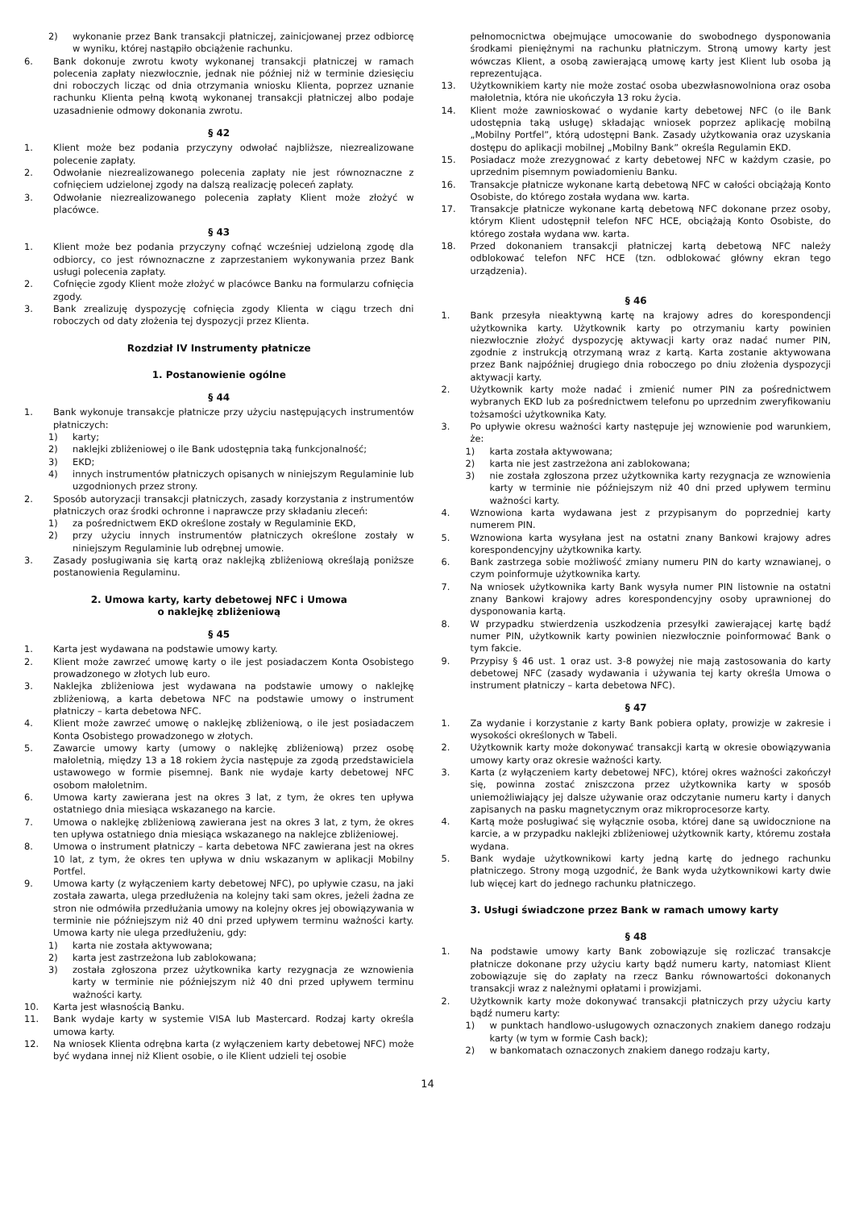2) wykonanie przez Bank transakcji płatniczej, zainicjowanej przez odbiorcę w wyniku, której nastąpiło obciążenie rachunku.
6. Bank dokonuje zwrotu kwoty wykonanej transakcji płatniczej w ramach polecenia zapłaty niezwłocznie, jednak nie później niż w terminie dziesięciu dni roboczych licząc od dnia otrzymania wniosku Klienta, poprzez uznanie rachunku Klienta pełną kwotą wykonanej transakcji płatniczej albo podaje uzasadnienie odmowy dokonania zwrotu.
§ 42
1. Klient może bez podania przyczyny odwołać najbliższe, niezrealizowane polecenie zapłaty.
2. Odwołanie niezrealizowanego polecenia zapłaty nie jest równoznaczne z cofnięciem udzielonej zgody na dalszą realizację poleceń zapłaty.
3. Odwołanie niezrealizowanego polecenia zapłaty Klient może złożyć w placówce.
§ 43
1. Klient może bez podania przyczyny cofnąć wcześniej udzieloną zgodę dla odbiorcy, co jest równoznaczne z zaprzestaniem wykonywania przez Bank usługi polecenia zapłaty.
2. Cofnięcie zgody Klient może złożyć w placówce Banku na formularzu cofnięcia zgody.
3. Bank zrealizuję dyspozycję cofnięcia zgody Klienta w ciągu trzech dni roboczych od daty złożenia tej dyspozycji przez Klienta.
Rozdział IV Instrumenty płatnicze
1. Postanowienie ogólne
§ 44
1. Bank wykonuje transakcje płatnicze przy użyciu następujących instrumentów płatniczych:
1) karty;
2) naklejki zbliżeniowej o ile Bank udostępnia taką funkcjonalność;
3) EKD;
4) innych instrumentów płatniczych opisanych w niniejszym Regulaminie lub uzgodnionych przez strony.
2. Sposób autoryzacji transakcji płatniczych, zasady korzystania z instrumentów płatniczych oraz środki ochronne i naprawcze przy składaniu zleceń:
1) za pośrednictwem EKD określone zostały w Regulaminie EKD,
2) przy użyciu innych instrumentów płatniczych określone zostały w niniejszym Regulaminie lub odrębnej umowie.
3. Zasady posługiwania się kartą oraz naklejką zbliżeniową określają poniższe postanowienia Regulaminu.
2. Umowa karty, karty debetowej NFC i Umowa
o naklejkę zbliżeniową
§ 45
1. Karta jest wydawana na podstawie umowy karty.
2. Klient może zawrzeć umowę karty o ile jest posiadaczem Konta Osobistego prowadzonego w złotych lub euro.
3. Naklejka zbliżeniowa jest wydawana na podstawie umowy o naklejkę zbliżeniową, a karta debetowa NFC na podstawie umowy o instrument płatniczy – karta debetowa NFC.
4. Klient może zawrzeć umowę o naklejkę zbliżeniową, o ile jest posiadaczem Konta Osobistego prowadzonego w złotych.
5. Zawarcie umowy karty (umowy o naklejkę zbliżeniową) przez osobę małoletnią, między 13 a 18 rokiem życia następuje za zgodą przedstawiciela ustawowego w formie pisemnej. Bank nie wydaje karty debetowej NFC osobom małoletnim.
6. Umowa karty zawierana jest na okres 3 lat, z tym, że okres ten upływa ostatniego dnia miesiąca wskazanego na karcie.
7. Umowa o naklejkę zbliżeniową zawierana jest na okres 3 lat, z tym, że okres ten upływa ostatniego dnia miesiąca wskazanego na naklejce zbliżeniowej.
8. Umowa o instrument płatniczy – karta debetowa NFC zawierana jest na okres 10 lat, z tym, że okres ten upływa w dniu wskazanym w aplikacji Mobilny Portfel.
9. Umowa karty (z wyłączeniem karty debetowej NFC), po upływie czasu, na jaki została zawarta, ulega przedłużenia na kolejny taki sam okres, jeżeli żadna ze stron nie odmówiła przedłużania umowy na kolejny okres jej obowiązywania w terminie nie późniejszym niż 40 dni przed upływem terminu ważności karty. Umowa karty nie ulega przedłużeniu, gdy:
1) karta nie została aktywowana;
2) karta jest zastrzeżona lub zablokowana;
3) została zgłoszona przez użytkownika karty rezygnacja ze wznowienia karty w terminie nie późniejszym niż 40 dni przed upływem terminu ważności karty.
10. Karta jest własnością Banku.
11. Bank wydaje karty w systemie VISA lub Mastercard. Rodzaj karty określa umowa karty.
12. Na wniosek Klienta odrębna karta (z wyłączeniem karty debetowej NFC) może być wydana innej niż Klient osobie, o ile Klient udzieli tej osobie
pełnomocnictwa obejmujące umocowanie do swobodnego dysponowania środkami pieniężnymi na rachunku płatniczym. Stroną umowy karty jest wówczas Klient, a osobą zawierającą umowę karty jest Klient lub osoba ją reprezentująca.
13. Użytkownikiem karty nie może zostać osoba ubezwłasnowolniona oraz osoba małoletnia, która nie ukończyła 13 roku życia.
14. Klient może zawnioskować o wydanie karty debetowej NFC (o ile Bank udostępnia taką usługę) składając wniosek poprzez aplikację mobilną „Mobilny Portfel”, którą udostępni Bank. Zasady użytkowania oraz uzyskania dostępu do aplikacji mobilnej „Mobilny Bank” określa Regulamin EKD.
15. Posiadacz może zrezygnować z karty debetowej NFC w każdym czasie, po uprzednim pisemnym powiadomieniu Banku.
16. Transakcje płatnicze wykonane kartą debetową NFC w całości obciążają Konto Osobiste, do którego została wydana ww. karta.
17. Transakcje płatnicze wykonane kartą debetową NFC dokonane przez osoby, którym Klient udostępnił telefon NFC HCE, obciążają Konto Osobiste, do którego została wydana ww. karta.
18. Przed dokonaniem transakcji płatniczej kartą debetową NFC należy odblokować telefon NFC HCE (tzn. odblokować główny ekran tego urządzenia).
§ 46
1. Bank przesyła nieaktywną kartę na krajowy adres do korespondencji użytkownika karty. Użytkownik karty po otrzymaniu karty powinien niezwłocznie złożyć dyspozycję aktywacji karty oraz nadać numer PIN, zgodnie z instrukcją otrzymaną wraz z kartą. Karta zostanie aktywowana przez Bank najpóźniej drugiego dnia roboczego po dniu złożenia dyspozycji aktywacji karty.
2. Użytkownik karty może nadać i zmienić numer PIN za pośrednictwem wybranych EKD lub za pośrednictwem telefonu po uprzednim zweryfikowaniu tożsamości użytkownika Katy.
3. Po upływie okresu ważności karty następuje jej wznowienie pod warunkiem, że:
1) karta została aktywowana;
2) karta nie jest zastrzeżona ani zablokowana;
3) nie została zgłoszona przez użytkownika karty rezygnacja ze wznowienia karty w terminie nie późniejszym niż 40 dni przed upływem terminu ważności karty.
4. Wznowiona karta wydawana jest z przypisanym do poprzedniej karty numerem PIN.
5. Wznowiona karta wysyłana jest na ostatni znany Bankowi krajowy adres korespondencyjny użytkownika karty.
6. Bank zastrzega sobie możliwość zmiany numeru PIN do karty wznawianej, o czym poinformuje użytkownika karty.
7. Na wniosek użytkownika karty Bank wysyła numer PIN listownie na ostatni znany Bankowi krajowy adres korespondencyjny osoby uprawnionej do dysponowania kartą.
8. W przypadku stwierdzenia uszkodzenia przesyłki zawierającej kartę bądź numer PIN, użytkownik karty powinien niezwłocznie poinformować Bank o tym fakcie.
9. Przypisy § 46 ust. 1 oraz ust. 3-8 powyżej nie mają zastosowania do karty debetowej NFC (zasady wydawania i używania tej karty określa Umowa o instrument płatniczy – karta debetowa NFC).
§ 47
1. Za wydanie i korzystanie z karty Bank pobiera opłaty, prowizje w zakresie i wysokości określonych w Tabeli.
2. Użytkownik karty może dokonywać transakcji kartą w okresie obowiązywania umowy karty oraz okresie ważności karty.
3. Karta (z wyłączeniem karty debetowej NFC), której okres ważności zakończył się, powinna zostać zniszczona przez użytkownika karty w sposób uniemożliwiający jej dalsze używanie oraz odczytanie numeru karty i danych zapisanych na pasku magnetycznym oraz mikroprocesorze karty.
4. Kartą może posługiwać się wyłącznie osoba, której dane są uwidocznione na karcie, a w przypadku naklejki zbliżeniowej użytkownik karty, któremu została wydana.
5. Bank wydaje użytkownikowi karty jedną kartę do jednego rachunku płatniczego. Strony mogą uzgodnić, że Bank wyda użytkownikowi karty dwie lub więcej kart do jednego rachunku płatniczego.
3. Usługi świadczone przez Bank w ramach umowy karty
§ 48
1. Na podstawie umowy karty Bank zobowiązuje się rozliczać transakcje płatnicze dokonane przy użyciu karty bądź numeru karty, natomiast Klient zobowiązuje się do zapłaty na rzecz Banku równowartości dokonanych transakcji wraz z należnymi opłatami i prowizjami.
2. Użytkownik karty może dokonywać transakcji płatniczych przy użyciu karty bądź numeru karty:
1) w punktach handlowo-usługowych oznaczonych znakiem danego rodzaju karty (w tym w formie Cash back);
2) w bankomatach oznaczonych znakiem danego rodzaju karty,
14